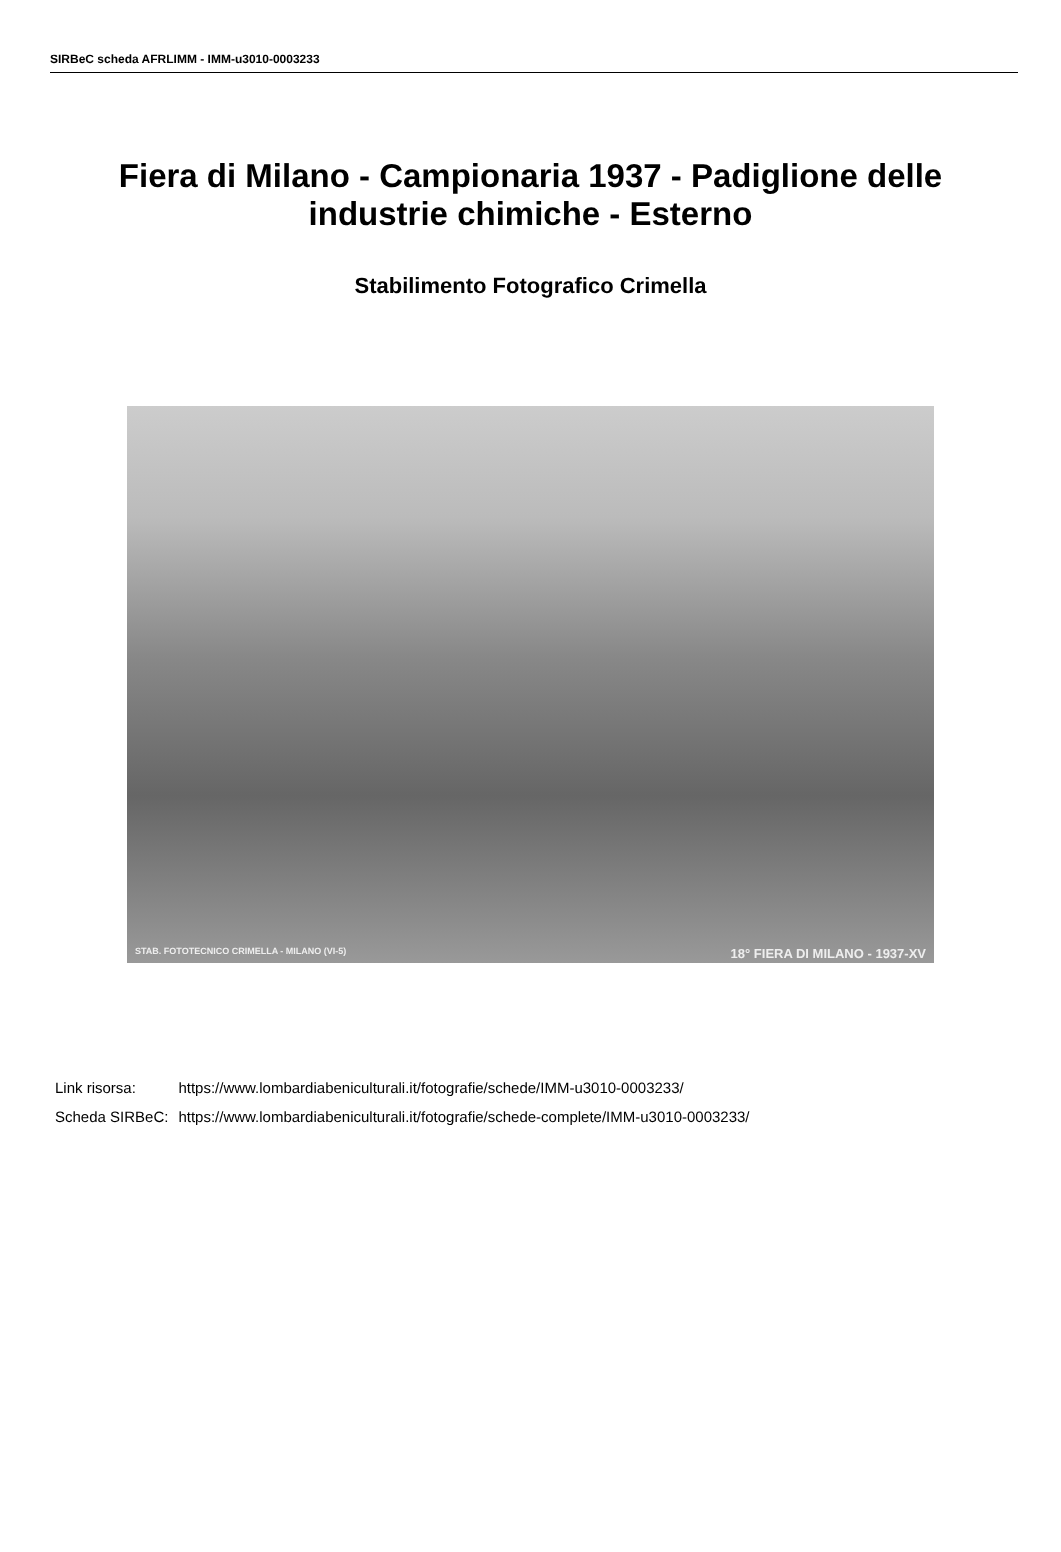SIRBeC scheda AFRLIMM - IMM-u3010-0003233
Fiera di Milano - Campionaria 1937 - Padiglione delle industrie chimiche - Esterno
Stabilimento Fotografico Crimella
STAB. FOTOTECNICO CRIMELLA - MILANO (VI-5) 18° FIERA DI MILANO - 1937-XV
| Link risorsa: | https://www.lombardiabeniculturali.it/fotografie/schede/IMM-u3010-0003233/ |
| Scheda SIRBeC: | https://www.lombardiabeniculturali.it/fotografie/schede-complete/IMM-u3010-0003233/ |